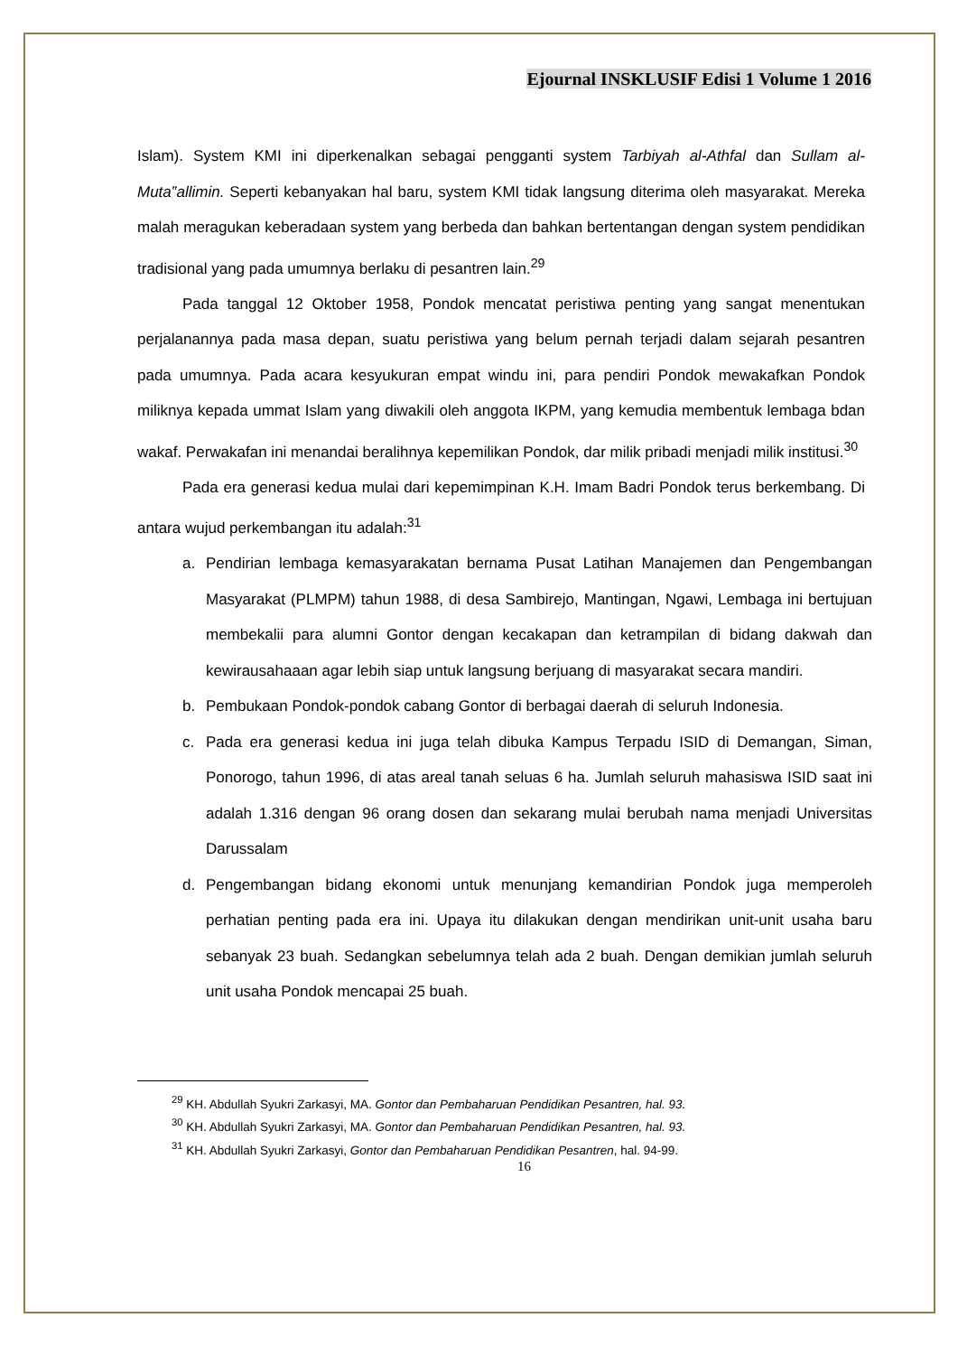Ejournal INSKLUSIF Edisi 1 Volume 1 2016
Islam). System KMI ini diperkenalkan sebagai pengganti system Tarbiyah al-Athfal dan Sullam al-Muta‟allimin. Seperti kebanyakan hal baru, system KMI tidak langsung diterima oleh masyarakat. Mereka malah meragukan keberadaan system yang berbeda dan bahkan bertentangan dengan system pendidikan tradisional yang pada umumnya berlaku di pesantren lain.<sup>29</sup>
Pada tanggal 12 Oktober 1958, Pondok mencatat peristiwa penting yang sangat menentukan perjalanannya pada masa depan, suatu peristiwa yang belum pernah terjadi dalam sejarah pesantren pada umumnya. Pada acara kesyukuran empat windu ini, para pendiri Pondok mewakafkan Pondok miliknya kepada ummat Islam yang diwakili oleh anggota IKPM, yang kemudia membentuk lembaga bdan wakaf. Perwakafan ini menandai beralihnya kepemilikan Pondok, dar milik pribadi menjadi milik institusi.<sup>30</sup>
Pada era generasi kedua mulai dari kepemimpinan K.H. Imam Badri Pondok terus berkembang. Di antara wujud perkembangan itu adalah:<sup>31</sup>
a. Pendirian lembaga kemasyarakatan bernama Pusat Latihan Manajemen dan Pengembangan Masyarakat (PLMPM) tahun 1988, di desa Sambirejo, Mantingan, Ngawi, Lembaga ini bertujuan membekalii para alumni Gontor dengan kecakapan dan ketrampilan di bidang dakwah dan kewirausahaaan agar lebih siap untuk langsung berjuang di masyarakat secara mandiri.
b. Pembukaan Pondok-pondok cabang Gontor di berbagai daerah di seluruh Indonesia.
c. Pada era generasi kedua ini juga telah dibuka Kampus Terpadu ISID di Demangan, Siman, Ponorogo, tahun 1996, di atas areal tanah seluas 6 ha. Jumlah seluruh mahasiswa ISID saat ini adalah 1.316 dengan 96 orang dosen dan sekarang mulai berubah nama menjadi Universitas Darussalam
d. Pengembangan bidang ekonomi untuk menunjang kemandirian Pondok juga memperoleh perhatian penting pada era ini. Upaya itu dilakukan dengan mendirikan unit-unit usaha baru sebanyak 23 buah. Sedangkan sebelumnya telah ada 2 buah. Dengan demikian jumlah seluruh unit usaha Pondok mencapai 25 buah.
<sup>29</sup> KH. Abdullah Syukri Zarkasyi, MA. Gontor dan Pembaharuan Pendidikan Pesantren, hal. 93.
<sup>30</sup> KH. Abdullah Syukri Zarkasyi, MA. Gontor dan Pembaharuan Pendidikan Pesantren, hal. 93.
<sup>31</sup> KH. Abdullah Syukri Zarkasyi, Gontor dan Pembaharuan Pendidikan Pesantren, hal. 94-99.
16